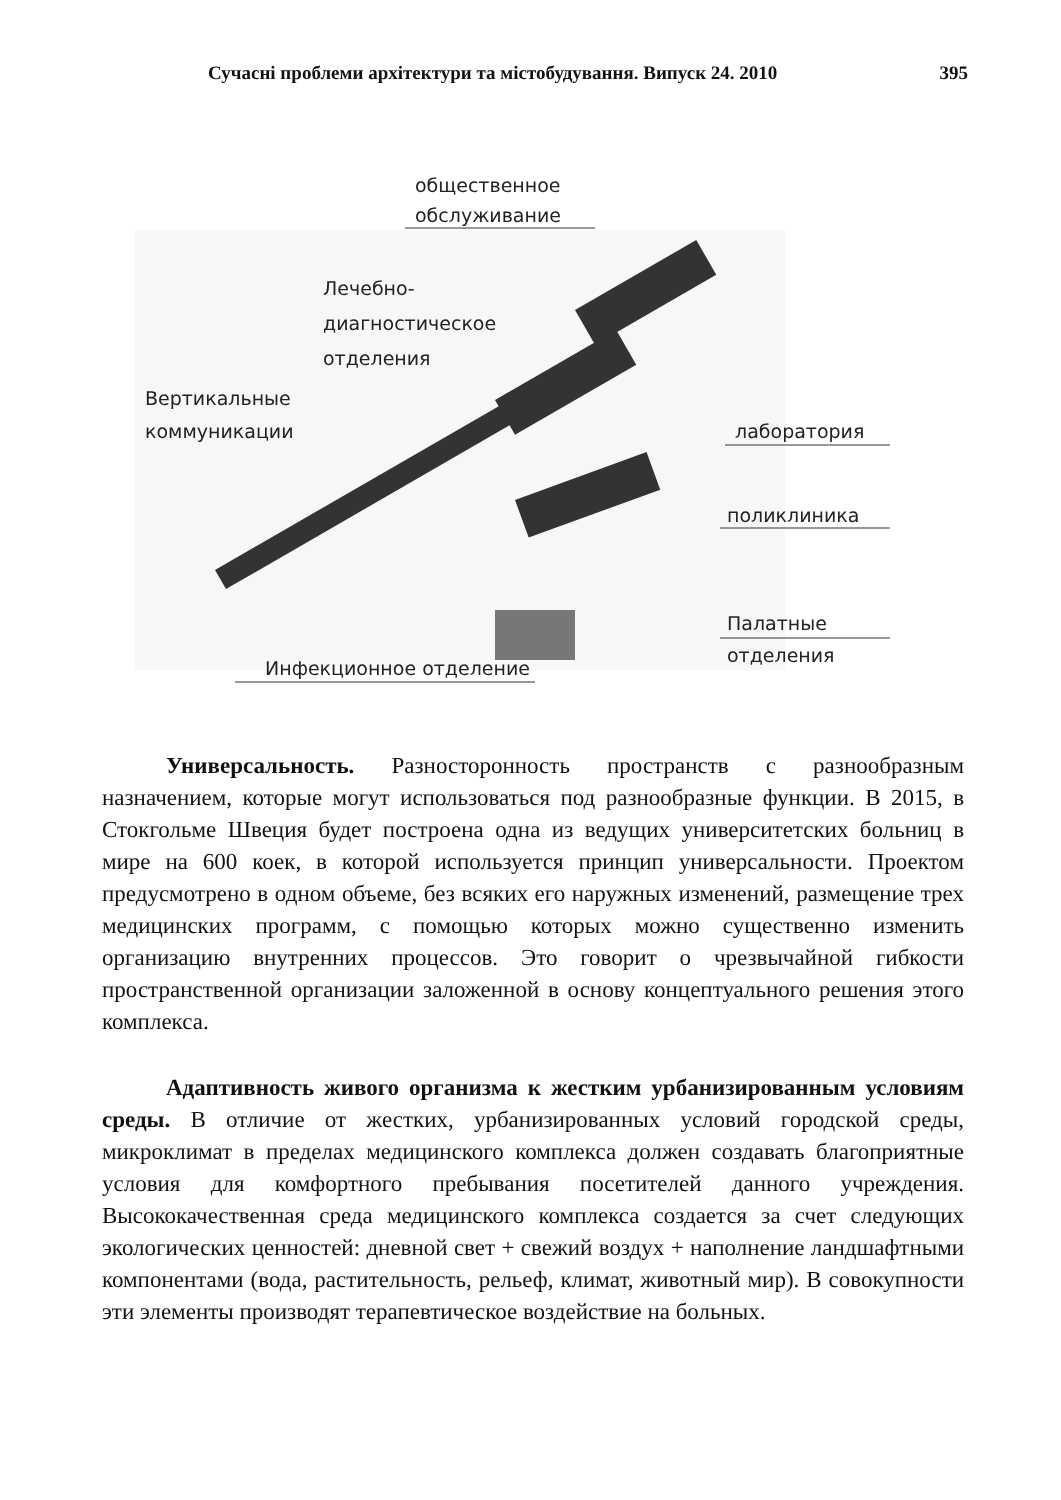Сучасні проблеми архітектури та містобудування. Випуск 24. 2010 395
общественное
обслуживание
Лечебно-
диагностическое
отделения
Вертикальные
коммуникации
лаборатория
поликлиника
Палатные
отделения
Инфекционное отделение
Универсальность. Разносторонность пространств с разнообразным назначением, которые могут использоваться под разнообразные функции. В 2015, в Стокгольме Швеция будет построена одна из ведущих университетских больниц в мире на 600 коек, в которой используется принцип универсальности. Проектом предусмотрено в одном объеме, без всяких его наружных изменений, размещение трех медицинских программ, с помощью которых можно существенно изменить организацию внутренних процессов. Это говорит о чрезвычайной гибкости пространственной организации заложенной в основу концептуального решения этого комплекса.
Адаптивность живого организма к жестким урбанизированным условиям среды. В отличие от жестких, урбанизированных условий городской среды, микроклимат в пределах медицинского комплекса должен создавать благоприятные условия для комфортного пребывания посетителей данного учреждения. Высококачественная среда медицинского комплекса создается за счет следующих экологических ценностей: дневной свет + свежий воздух + наполнение ландшафтными компонентами (вода, растительность, рельеф, климат, животный мир). В совокупности эти элементы производят терапевтическое воздействие на больных.